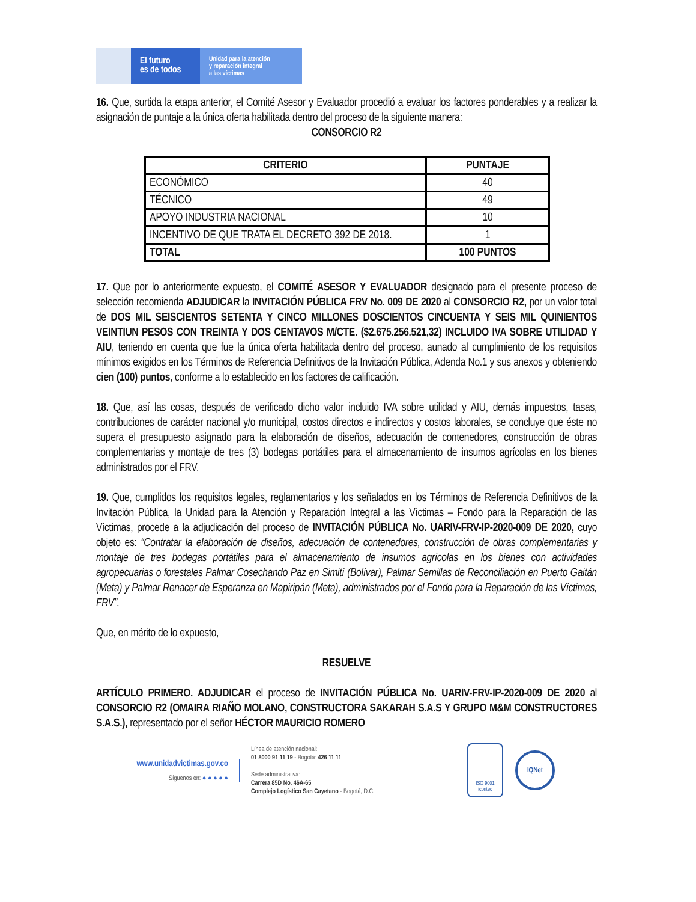El futuro
es de todos
Unidad para la atención
y reparación integral
a las víctimas
16. Que, surtida la etapa anterior, el Comité Asesor y Evaluador procedió a evaluar los factores ponderables y a realizar la asignación de puntaje a la única oferta habilitada dentro del proceso de la siguiente manera:
CONSORCIO R2
| CRITERIO | PUNTAJE |
| --- | --- |
| ECONÓMICO | 40 |
| TÉCNICO | 49 |
| APOYO INDUSTRIA NACIONAL | 10 |
| INCENTIVO DE QUE TRATA EL DECRETO 392 DE 2018. | 1 |
| TOTAL | 100 PUNTOS |
17. Que por lo anteriormente expuesto, el COMITÉ ASESOR Y EVALUADOR designado para el presente proceso de selección recomienda ADJUDICAR la INVITACIÓN PÚBLICA FRV No. 009 DE 2020 al CONSORCIO R2, por un valor total de DOS MIL SEISCIENTOS SETENTA Y CINCO MILLONES DOSCIENTOS CINCUENTA Y SEIS MIL QUINIENTOS VEINTIUN PESOS CON TREINTA Y DOS CENTAVOS M/CTE. ($2.675.256.521,32) INCLUIDO IVA SOBRE UTILIDAD Y AIU, teniendo en cuenta que fue la única oferta habilitada dentro del proceso, aunado al cumplimiento de los requisitos mínimos exigidos en los Términos de Referencia Definitivos de la Invitación Pública, Adenda No.1 y sus anexos y obteniendo cien (100) puntos, conforme a lo establecido en los factores de calificación.
18. Que, así las cosas, después de verificado dicho valor incluido IVA sobre utilidad y AIU, demás impuestos, tasas, contribuciones de carácter nacional y/o municipal, costos directos e indirectos y costos laborales, se concluye que éste no supera el presupuesto asignado para la elaboración de diseños, adecuación de contenedores, construcción de obras complementarias y montaje de tres (3) bodegas portátiles para el almacenamiento de insumos agrícolas en los bienes administrados por el FRV.
19. Que, cumplidos los requisitos legales, reglamentarios y los señalados en los Términos de Referencia Definitivos de la Invitación Pública, la Unidad para la Atención y Reparación Integral a las Víctimas – Fondo para la Reparación de las Víctimas, procede a la adjudicación del proceso de INVITACIÓN PÚBLICA No. UARIV-FRV-IP-2020-009 DE 2020, cuyo objeto es: “Contratar la elaboración de diseños, adecuación de contenedores, construcción de obras complementarias y montaje de tres bodegas portátiles para el almacenamiento de insumos agrícolas en los bienes con actividades agropecuarias o forestales Palmar Cosechando Paz en Simití (Bolívar), Palmar Semillas de Reconciliación en Puerto Gaitán (Meta) y Palmar Renacer de Esperanza en Mapiripán (Meta), administrados por el Fondo para la Reparación de las Víctimas, FRV”.
Que, en mérito de lo expuesto,
RESUELVE
ARTÍCULO PRIMERO. ADJUDICAR el proceso de INVITACIÓN PÚBLICA No. UARIV-FRV-IP-2020-009 DE 2020 al CONSORCIO R2 (OMAIRA RIAÑO MOLANO, CONSTRUCTORA SAKARAH S.A.S Y GRUPO M&M CONSTRUCTORES S.A.S.), representado por el señor HÉCTOR MAURICIO ROMERO
www.unidadvictimas.gov.co
Síguenos en: ● ● ● ● ●
Línea de atención nacional:
01 8000 91 11 19 - Bogotá: 426 11 11
Sede administrativa:
Carrera 85D No. 46A-65
Complejo Logístico San Cayetano - Bogotá, D.C.
ISO 9001
icontec
IQNet